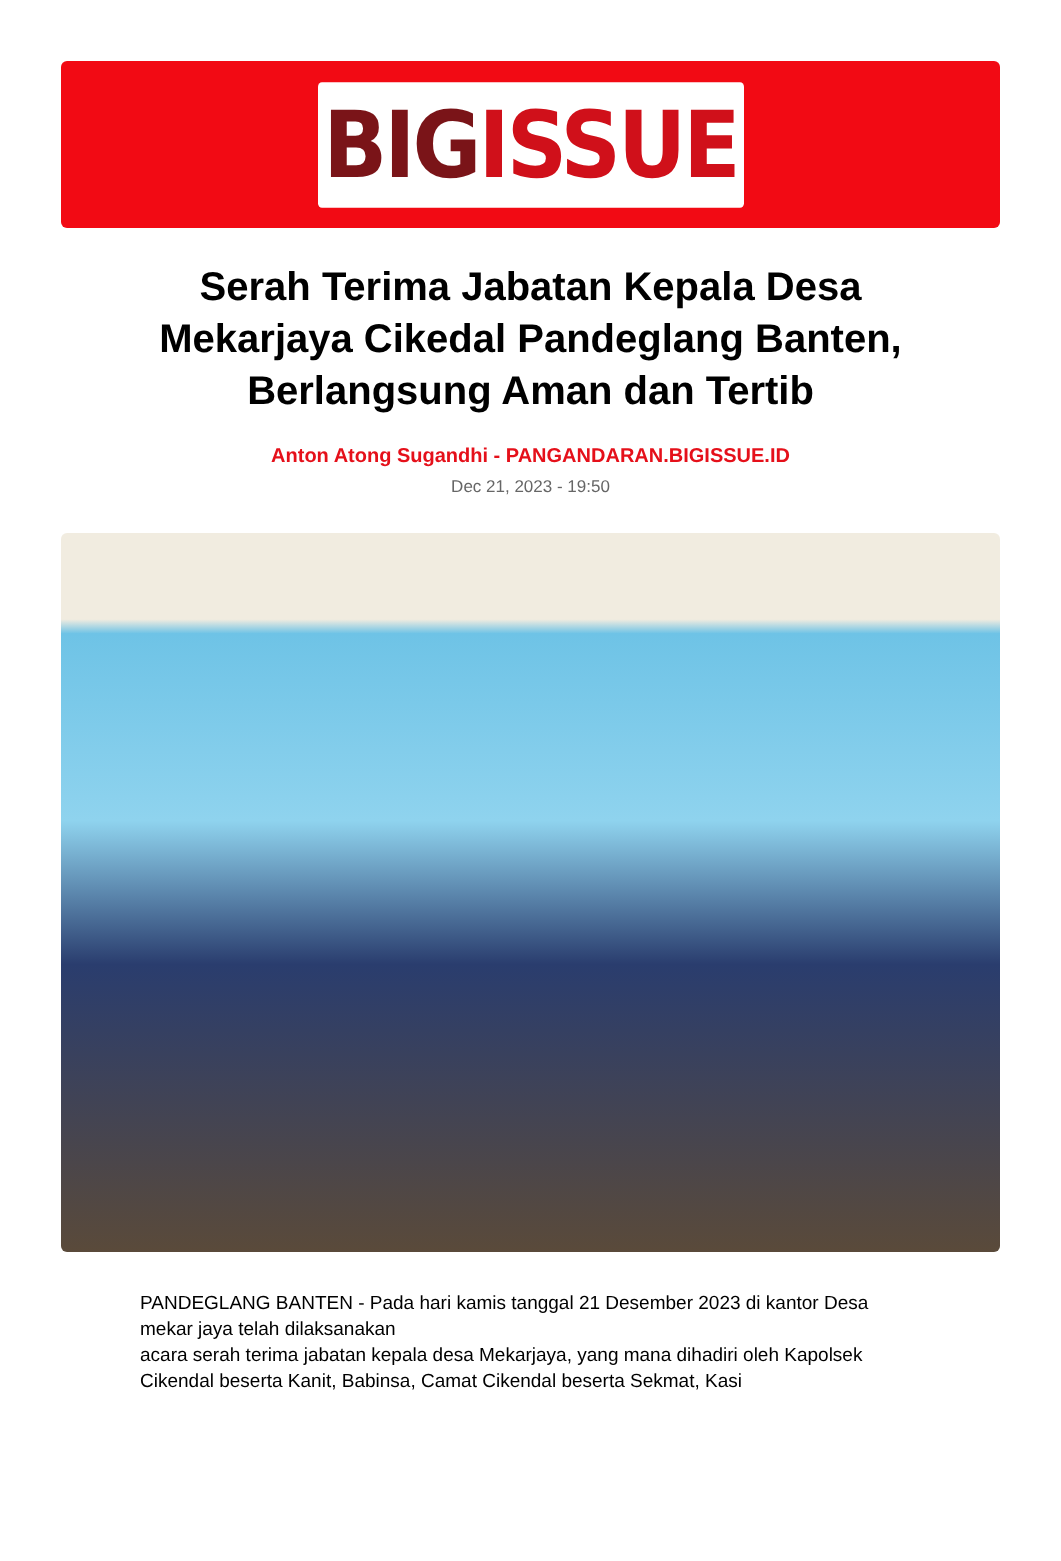BIG ISSUE
Serah Terima Jabatan Kepala Desa Mekarjaya Cikedal Pandeglang Banten, Berlangsung Aman dan Tertib
Anton Atong Sugandhi - PANGANDARAN.BIGISSUE.ID
Dec 21, 2023 - 19:50
PANDEGLANG BANTEN - Pada hari kamis tanggal 21 Desember 2023 di kantor Desa mekar jaya telah dilaksanakan
acara serah terima jabatan kepala desa Mekarjaya, yang mana dihadiri oleh Kapolsek Cikendal beserta Kanit, Babinsa, Camat Cikendal beserta Sekmat, Kasi